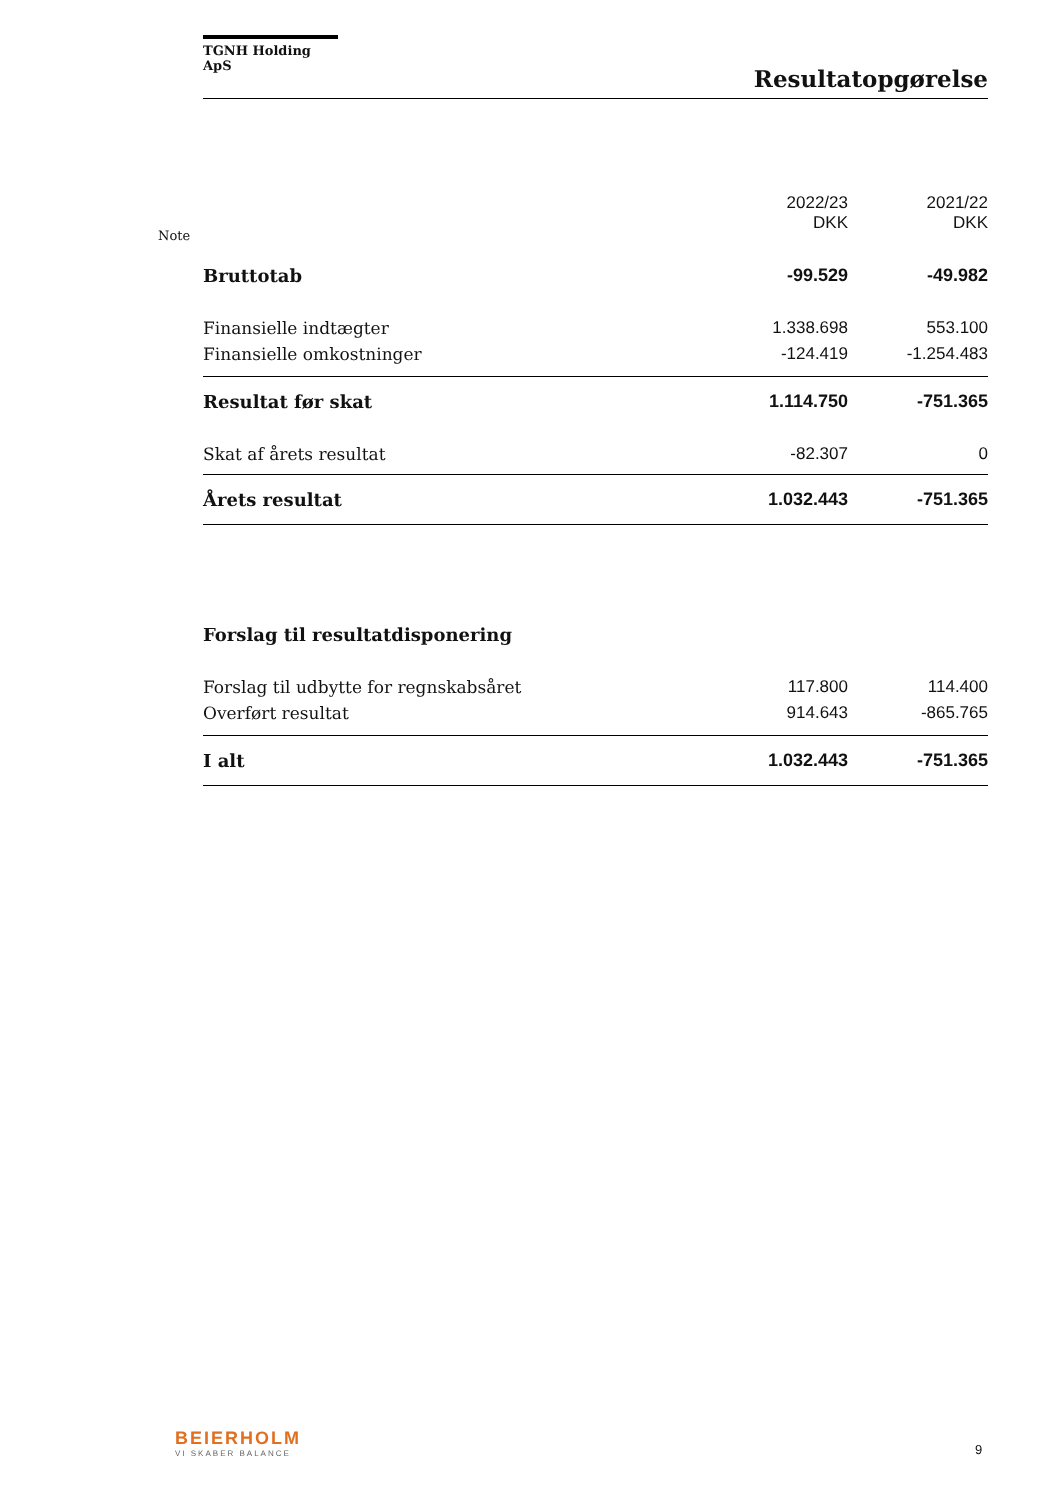TGNH Holding ApS
Resultatopgørelse
Note
| | 2022/23 DKK | 2021/22 DKK |
| --- | --- | --- |
| Bruttotab | -99.529 | -49.982 |
| Finansielle indtægter | 1.338.698 | 553.100 |
| Finansielle omkostninger | -124.419 | -1.254.483 |
| Resultat før skat | 1.114.750 | -751.365 |
| Skat af årets resultat | -82.307 | 0 |
| Årets resultat | 1.032.443 | -751.365 |
| Forslag til resultatdisponering | | |
| Forslag til udbytte for regnskabsåret | 117.800 | 114.400 |
| Overført resultat | 914.643 | -865.765 |
| I alt | 1.032.443 | -751.365 |
BEIERHOLM
VI SKABER BALANCE
9